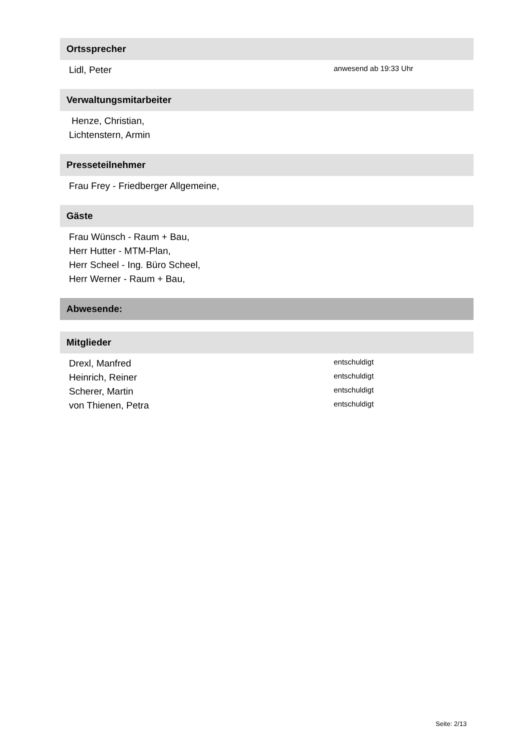Ortssprecher
Lidl, Peter anwesend ab 19:33 Uhr
Verwaltungsmitarbeiter
Henze, Christian,
Lichtenstern, Armin
Presseteilnehmer
Frau Frey - Friedberger Allgemeine,
Gäste
Frau Wünsch - Raum + Bau,
Herr Hutter - MTM-Plan,
Herr Scheel - Ing. Büro Scheel,
Herr Werner - Raum + Bau,
Abwesende:
Mitglieder
Drexl, Manfred entschuldigt
Heinrich, Reiner entschuldigt
Scherer, Martin entschuldigt
von Thienen, Petra entschuldigt
Seite: 2/13